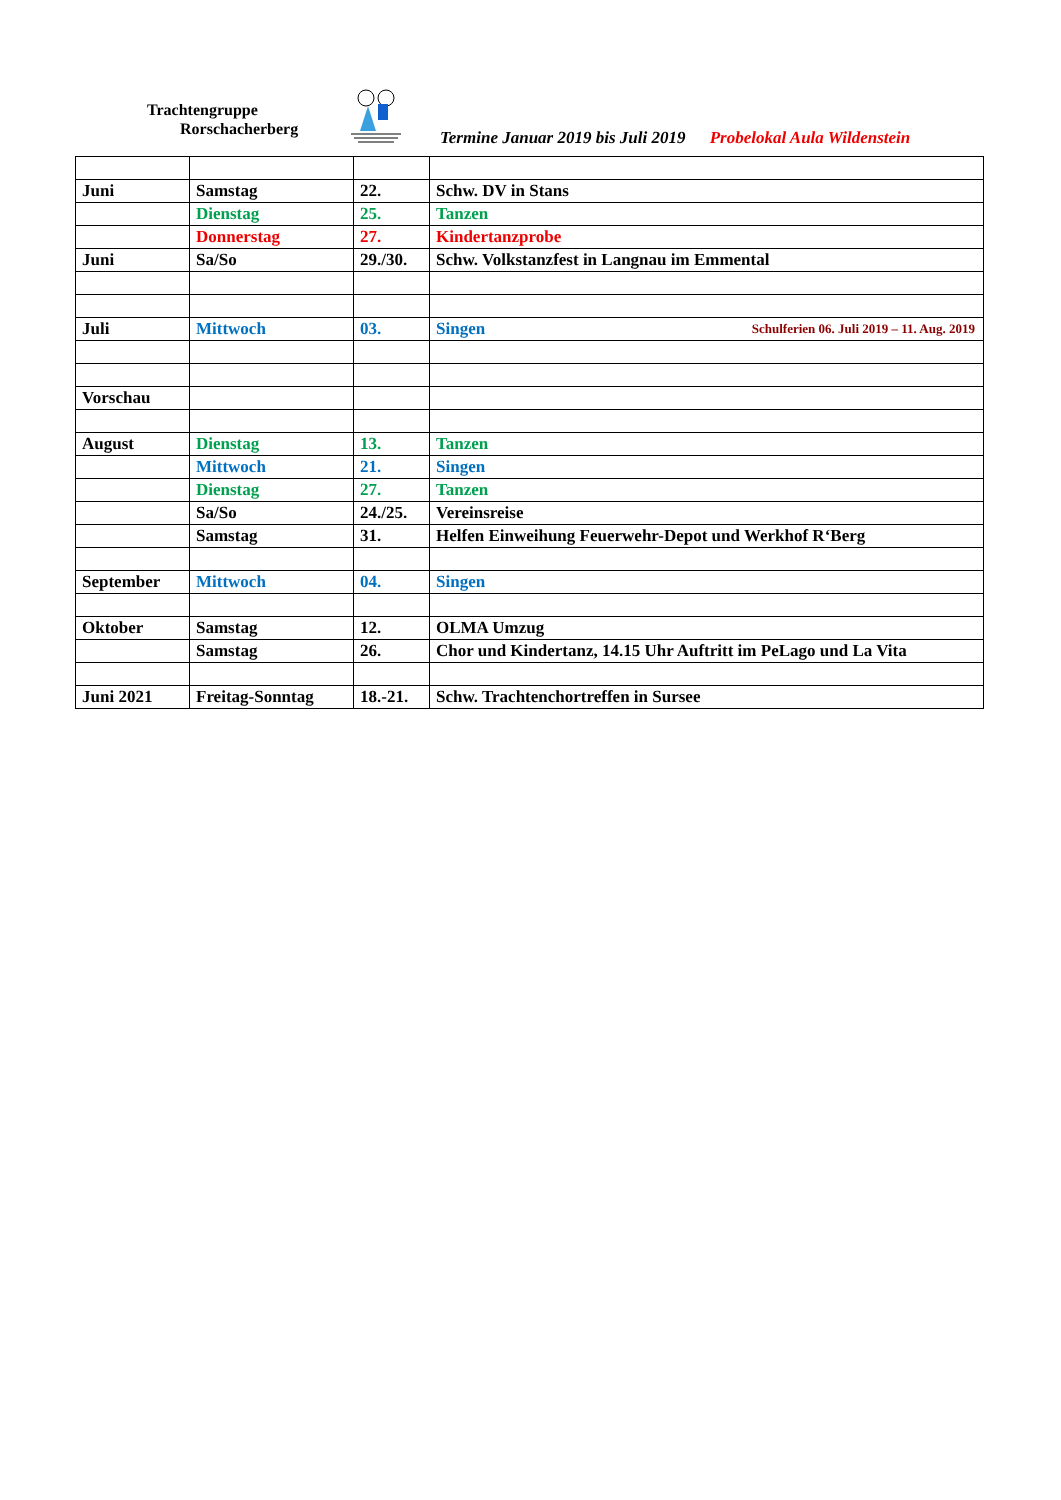Trachtengruppe
Rorschacherberg
Termine Januar 2019 bis Juli 2019 Probelokal Aula Wildenstein
| Juni | Samstag | 22. | Schw. DV in Stans |
| | Dienstag | 25. | Tanzen |
| | Donnerstag | 27. | Kindertanzprobe |
| Juni | Sa/So | 29./30. | Schw. Volkstanzfest in Langnau im Emmental |
| Juli | Mittwoch | 03. | Singen Schulferien 06. Juli 2019 – 11. Aug. 2019 |
| Vorschau | | | |
| August | Dienstag | 13. | Tanzen |
| | Mittwoch | 21. | Singen |
| | Dienstag | 27. | Tanzen |
| | Sa/So | 24./25. | Vereinsreise |
| | Samstag | 31. | Helfen Einweihung Feuerwehr-Depot und Werkhof R‘Berg |
| September | Mittwoch | 04. | Singen |
| Oktober | Samstag | 12. | OLMA Umzug |
| | Samstag | 26. | Chor und Kindertanz, 14.15 Uhr Auftritt im PeLago und La Vita |
| Juni 2021 | Freitag-Sonntag | 18.-21. | Schw. Trachtenchortreffen in Sursee |